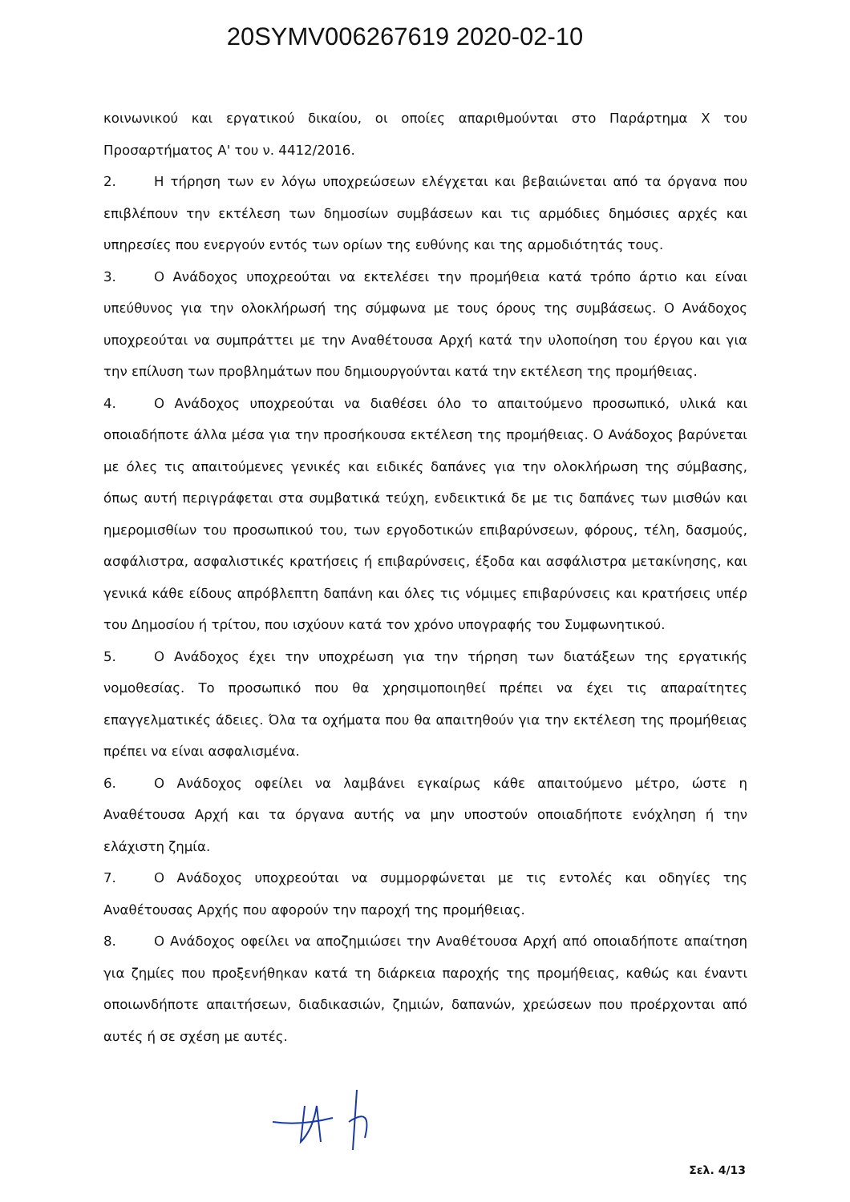20SYMV006267619 2020-02-10
κοινωνικού και εργατικού δικαίου, οι οποίες απαριθμούνται στο Παράρτημα Χ του Προσαρτήματος Α' του ν. 4412/2016.
2. Η τήρηση των εν λόγω υποχρεώσεων ελέγχεται και βεβαιώνεται από τα όργανα που επιβλέπουν την εκτέλεση των δημοσίων συμβάσεων και τις αρμόδιες δημόσιες αρχές και υπηρεσίες που ενεργούν εντός των ορίων της ευθύνης και της αρμοδιότητάς τους.
3. Ο Ανάδοχος υποχρεούται να εκτελέσει την προμήθεια κατά τρόπο άρτιο και είναι υπεύθυνος για την ολοκλήρωσή της σύμφωνα με τους όρους της συμβάσεως. Ο Ανάδοχος υποχρεούται να συμπράττει με την Αναθέτουσα Αρχή κατά την υλοποίηση του έργου και για την επίλυση των προβλημάτων που δημιουργούνται κατά την εκτέλεση της προμήθειας.
4. Ο Ανάδοχος υποχρεούται να διαθέσει όλο το απαιτούμενο προσωπικό, υλικά και οποιαδήποτε άλλα μέσα για την προσήκουσα εκτέλεση της προμήθειας. Ο Ανάδοχος βαρύνεται με όλες τις απαιτούμενες γενικές και ειδικές δαπάνες για την ολοκλήρωση της σύμβασης, όπως αυτή περιγράφεται στα συμβατικά τεύχη, ενδεικτικά δε με τις δαπάνες των μισθών και ημερομισθίων του προσωπικού του, των εργοδοτικών επιβαρύνσεων, φόρους, τέλη, δασμούς, ασφάλιστρα, ασφαλιστικές κρατήσεις ή επιβαρύνσεις, έξοδα και ασφάλιστρα μετακίνησης, και γενικά κάθε είδους απρόβλεπτη δαπάνη και όλες τις νόμιμες επιβαρύνσεις και κρατήσεις υπέρ του Δημοσίου ή τρίτου, που ισχύουν κατά τον χρόνο υπογραφής του Συμφωνητικού.
5. Ο Ανάδοχος έχει την υποχρέωση για την τήρηση των διατάξεων της εργατικής νομοθεσίας. Το προσωπικό που θα χρησιμοποιηθεί πρέπει να έχει τις απαραίτητες επαγγελματικές άδειες. Όλα τα οχήματα που θα απαιτηθούν για την εκτέλεση της προμήθειας πρέπει να είναι ασφαλισμένα.
6. Ο Ανάδοχος οφείλει να λαμβάνει εγκαίρως κάθε απαιτούμενο μέτρο, ώστε η Αναθέτουσα Αρχή και τα όργανα αυτής να μην υποστούν οποιαδήποτε ενόχληση ή την ελάχιστη ζημία.
7. Ο Ανάδοχος υποχρεούται να συμμορφώνεται με τις εντολές και οδηγίες της Αναθέτουσας Αρχής που αφορούν την παροχή της προμήθειας.
8. Ο Ανάδοχος οφείλει να αποζημιώσει την Αναθέτουσα Αρχή από οποιαδήποτε απαίτηση για ζημίες που προξενήθηκαν κατά τη διάρκεια παροχής της προμήθειας, καθώς και έναντι οποιωνδήποτε απαιτήσεων, διαδικασιών, ζημιών, δαπανών, χρεώσεων που προέρχονται από αυτές ή σε σχέση με αυτές.
Σελ. 4/13